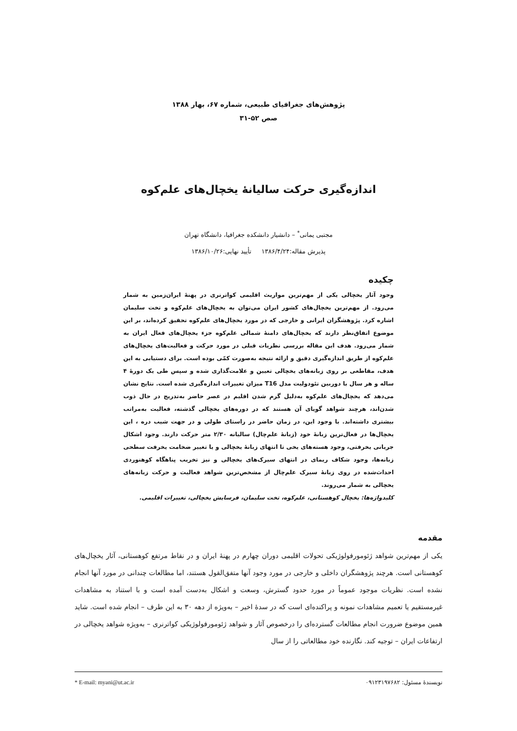پژوهش‌های جغرافیای طبیعی، شماره ۶۷، بهار ۱۳۸۸
صص ۵۲-۳۱
اندازه‌گیری حرکت سالیانۀ یخچال‌های علم‌کوه
مجتبی یمانی<sup>*</sup> – دانشیار دانشکده جغرافیا، دانشگاه تهران
پذیرش مقاله:۱۳۸۶/۴/۲۴ تأیید نهایی:۱۳۸۶/۱۰/۲۶
چکیده
وجود آثار یخچالی یکی از مهم‌ترین مواریث اقلیمی کواترنری در پهنۀ ایران‌زمین به شمار می‌رود. از مهم‌ترین یخچال‌های کشور ایران می‌توان به یخچال‌های علم‌کوه و تخت سلیمان اشاره کرد. پژوهشگران ایرانی و خارجی که در مورد یخچال‌های علم‌کوه تحقیق کرده‌اند، بر این موضوع اتفاق‌نظر دارند که یخچال‌های دامنۀ شمالی علم‌کوه جزء یخچال‌های فعال ایران به شمار می‌رود. هدف این مقاله بررسی نظریات قبلی در مورد حرکت و فعالیت‌های یخچال‌های علم‌کوه از طریق اندازه‌گیری دقیق و ارائه نتیجه به‌صورت کمّی بوده است. برای دستیابی به این هدف، مقاطعی بر روی زبانه‌های یخچالی تعیین و علامت‌گذاری شده و سپس طی یک دورۀ ۴ ساله و هر سال با دوربین تئودولیت مدل T16 میزان تغییرات اندازه‌گیری شده است. نتایج نشان می‌دهد که یخچال‌های علم‌کوه به‌دلیل گرم شدن اقلیم در عصر حاضر به‌تدریج در حال ذوب شدن‌اند، هرچند شواهد گویای آن هستند که در دوره‌های یخچالی گذشته، فعالیت به‌مراتب بیشتری داشته‌اند. با وجود این، در زمان حاضر در راستای طولی و در جهت شیب دره ، این یخچال‌ها در فعال‌ترین زبانۀ خود (زبانۀ علم‌چال) سالیانه ۲/۳۰ متر حرکت دارند. وجود اشکال جریانی یخرفتی، وجود هسته‌های یخی تا انتهای زبانۀ یخچالی و یا تغییر ضخامت یخرفت سطحی زبانه‌ها، وجود شکاف ریمای در انتهای سیرک‌های یخچالی و نیز تخریب پناهگاه کوهنوردی احداث‌شده در روی زبانۀ سیرک علم‌چال از مشخص‌ترین شواهد فعالیت و حرکت زبانه‌های یخچالی به شمار می‌روند.
کلیدواژه‌ها: یخچال کوهستانی، علم‌کوه، تخت سلیمان، فرسایش یخچالی، تغییرات اقلیمی.
مقدمه
یکی از مهم‌ترین شواهد ژئومورفولوژیکی تحولات اقلیمی دوران چهارم در پهنۀ ایران و در نقاط مرتفع کوهستانی، آثار یخچال‌های کوهستانی است. هرچند پژوهشگران داخلی و خارجی در مورد وجود آنها متفق‌القول هستند، اما مطالعات چندانی در مورد آنها انجام نشده است. نظریات موجود عموماً در مورد حدود گسترش، وسعت و اشکال به‌دست آمده است و با استناد به مشاهدات غیرمستقیم یا تعمیم مشاهدات نمونه و پراکنده‌ای است که در سدۀ اخیر – به‌ویژه از دهه ۳۰ به این طرف – انجام شده است. شاید همین موضوع ضرورت انجام مطالعات گسترده‌ای را درخصوص آثار و شواهد ژئومورفولوژیکی کواترنری – به‌ویژه شواهد یخچالی در ارتفاعات ایران – توجیه کند. نگارنده خود مطالعاتی را از سال
نویسندۀ مسئول: ۰۹۱۲۳۱۹۷۶۸۲ * E-mail: myani@ut.ac.ir